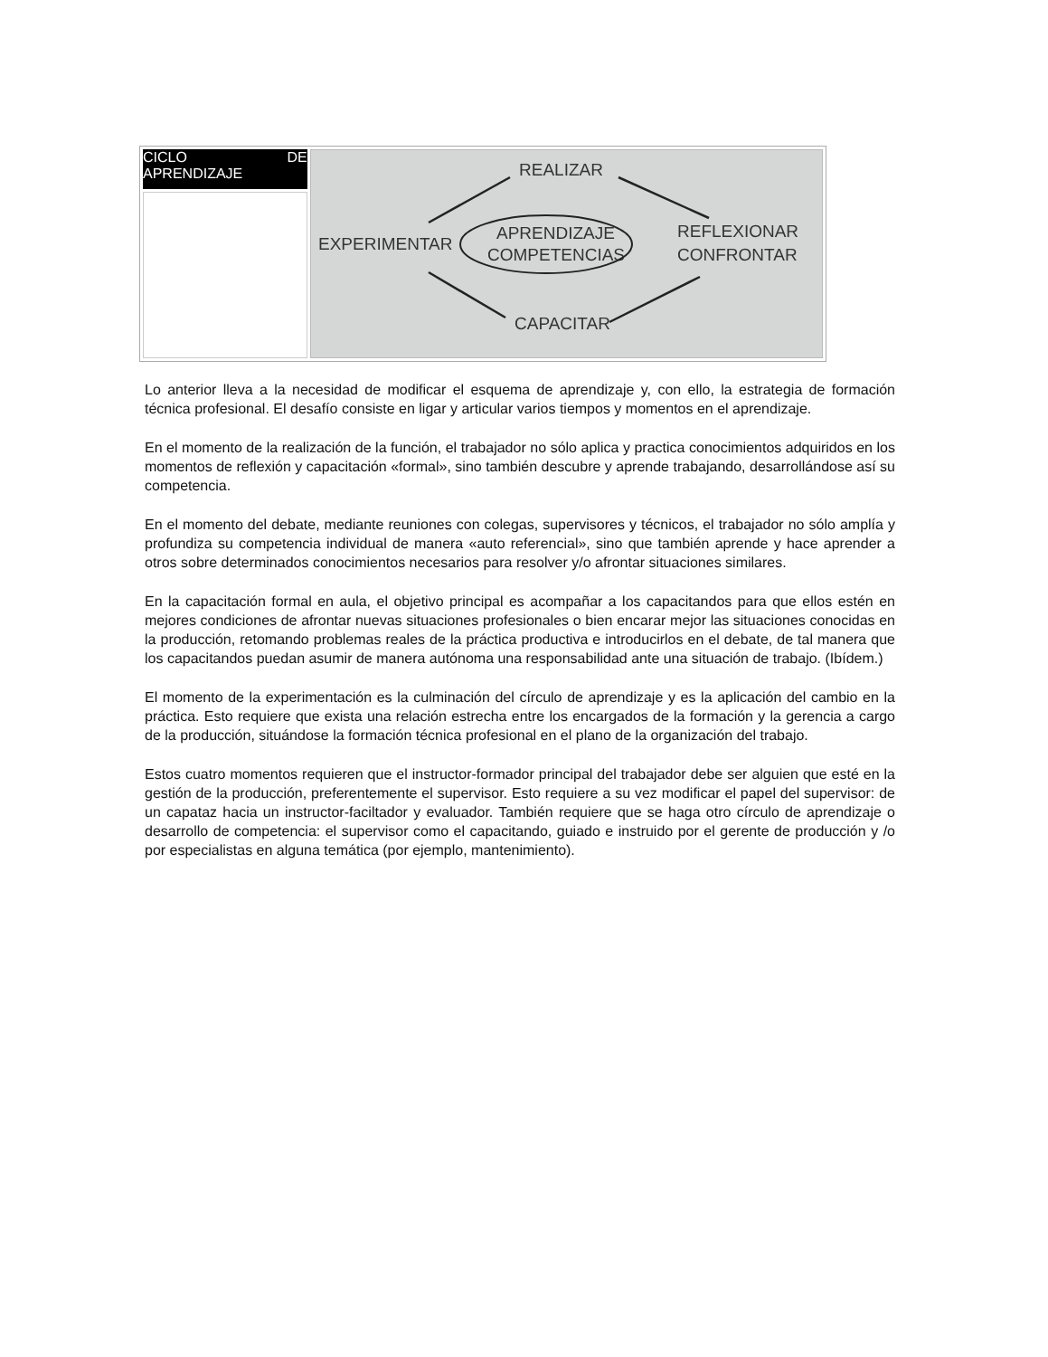| CICLO DE APRENDIZAJE | REALIZAR EXPERIMENTAR REFLEXIONAR CONFRONTAR APRENDIZAJE COMPETENCIAS CAPACITAR |
Lo anterior lleva a la necesidad de modificar el esquema de aprendizaje y, con ello, la estrategia de formación técnica profesional. El desafío consiste en ligar y articular varios tiempos y momentos en el aprendizaje.
En el momento de la realización de la función, el trabajador no sólo aplica y practica conocimientos adquiridos en los momentos de reflexión y capacitación «formal», sino también descubre y aprende trabajando, desarrollándose así su competencia.
En el momento del debate, mediante reuniones con colegas, supervisores y técnicos, el trabajador no sólo amplía y profundiza su competencia individual de manera «auto referencial», sino que también aprende y hace aprender a otros sobre determinados conocimientos necesarios para resolver y/o afrontar situaciones similares.
En la capacitación formal en aula, el objetivo principal es acompañar a los capacitandos para que ellos estén en mejores condiciones de afrontar nuevas situaciones profesionales o bien encarar mejor las situaciones conocidas en la producción, retomando problemas reales de la práctica productiva e introducirlos en el debate, de tal manera que los capacitandos puedan asumir de manera autónoma una responsabilidad ante una situación de trabajo. (Ibídem.)
El momento de la experimentación es la culminación del círculo de aprendizaje y es la aplicación del cambio en la práctica. Esto requiere que exista una relación estrecha entre los encargados de la formación y la gerencia a cargo de la producción, situándose la formación técnica profesional en el plano de la organización del trabajo.
Estos cuatro momentos requieren que el instructor-formador principal del trabajador debe ser alguien que esté en la gestión de la producción, preferentemente el supervisor. Esto requiere a su vez modificar el papel del supervisor: de un capataz hacia un instructor-faciltador y evaluador. También requiere que se haga otro círculo de aprendizaje o desarrollo de competencia: el supervisor como el capacitando, guiado e instruido por el gerente de producción y /o por especialistas en alguna temática (por ejemplo, mantenimiento).